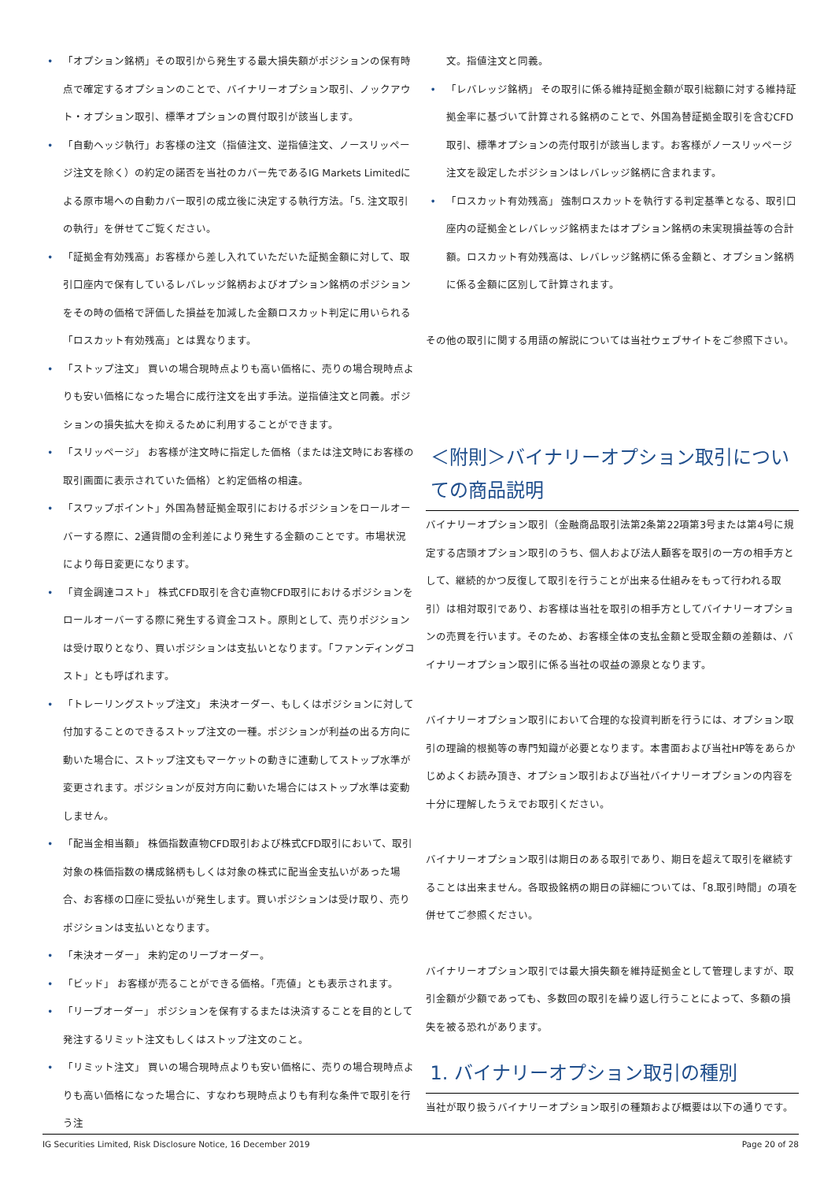• 「オプション銘柄」その取引から発生する最大損失額がポジションの保有時点で確定するオプションのことで、バイナリーオプション取引、ノックアウト・オプション取引、標準オプションの買付取引が該当します。
• 「自動ヘッジ執行」お客様の注文（指値注文、逆指値注文、ノースリッページ注文を除く）の約定の諾否を当社のカバー先であるIG Markets Limitedによる原市場への自動カバー取引の成立後に決定する執行方法。「5. 注文取引の執行」を併せてご覧ください。
• 「証拠金有効残高」お客様から差し入れていただいた証拠金額に対して、取引口座内で保有しているレバレッジ銘柄およびオプション銘柄のポジションをその時の価格で評価した損益を加減した金額ロスカット判定に用いられる「ロスカット有効残高」とは異なります。
• 「ストップ注文」 買いの場合現時点よりも高い価格に、売りの場合現時点よりも安い価格になった場合に成行注文を出す手法。逆指値注文と同義。ポジションの損失拡大を抑えるために利用することができます。
• 「スリッページ」 お客様が注文時に指定した価格（または注文時にお客様の取引画面に表示されていた価格）と約定価格の相違。
• 「スワップポイント」外国為替証拠金取引におけるポジションをロールオーバーする際に、2通貨間の金利差により発生する金額のことです。市場状況により毎日変更になります。
• 「資金調達コスト」 株式CFD取引を含む直物CFD取引におけるポジションをロールオーバーする際に発生する資金コスト。原則として、売りポジションは受け取りとなり、買いポジションは支払いとなります。「ファンディングコスト」とも呼ばれます。
• 「トレーリングストップ注文」 未決オーダー、もしくはポジションに対して付加することのできるストップ注文の一種。ポジションが利益の出る方向に動いた場合に、ストップ注文もマーケットの動きに連動してストップ水準が変更されます。ポジションが反対方向に動いた場合にはストップ水準は変動しません。
• 「配当金相当額」 株価指数直物CFD取引および株式CFD取引において、取引対象の株価指数の構成銘柄もしくは対象の株式に配当金支払いがあった場合、お客様の口座に受払いが発生します。買いポジションは受け取り、売りポジションは支払いとなります。
• 「未決オーダー」 未約定のリーブオーダー。
• 「ビッド」 お客様が売ることができる価格。「売値」とも表示されます。
• 「リーブオーダー」 ポジションを保有するまたは決済することを目的として発注するリミット注文もしくはストップ注文のこと。
• 「リミット注文」 買いの場合現時点よりも安い価格に、売りの場合現時点よりも高い価格になった場合に、すなわち現時点よりも有利な条件で取引を行う注
文。指値注文と同義。
• 「レバレッジ銘柄」 その取引に係る維持証拠金額が取引総額に対する維持証拠金率に基づいて計算される銘柄のことで、外国為替証拠金取引を含むCFD取引、標準オプションの売付取引が該当します。お客様がノースリッページ注文を設定したポジションはレバレッジ銘柄に含まれます。
• 「ロスカット有効残高」 強制ロスカットを執行する判定基準となる、取引口座内の証拠金とレバレッジ銘柄またはオプション銘柄の未実現損益等の合計額。ロスカット有効残高は、レバレッジ銘柄に係る金額と、オプション銘柄に係る金額に区別して計算されます。
その他の取引に関する用語の解説については当社ウェブサイトをご参照下さい。
＜附則＞バイナリーオプション取引についての商品説明
バイナリーオプション取引（金融商品取引法第2条第22項第3号または第4号に規定する店頭オプション取引のうち、個人および法人顧客を取引の一方の相手方として、継続的かつ反復して取引を行うことが出来る仕組みをもって行われる取引）は相対取引であり、お客様は当社を取引の相手方としてバイナリーオプションの売買を行います。そのため、お客様全体の支払金額と受取金額の差額は、バイナリーオプション取引に係る当社の収益の源泉となります。
バイナリーオプション取引において合理的な投資判断を行うには、オプション取引の理論的根拠等の専門知識が必要となります。本書面および当社HP等をあらかじめよくお読み頂き、オプション取引および当社バイナリーオプションの内容を十分に理解したうえでお取引ください。
バイナリーオプション取引は期日のある取引であり、期日を超えて取引を継続することは出来ません。各取扱銘柄の期日の詳細については、「8.取引時間」の項を併せてご参照ください。
バイナリーオプション取引では最大損失額を維持証拠金として管理しますが、取引金額が少額であっても、多数回の取引を繰り返し行うことによって、多額の損失を被る恐れがあります。
1. バイナリーオプション取引の種別
当社が取り扱うバイナリーオプション取引の種類および概要は以下の通りです。
IG Securities Limited, Risk Disclosure Notice, 16 December 2019 Page 20 of 28